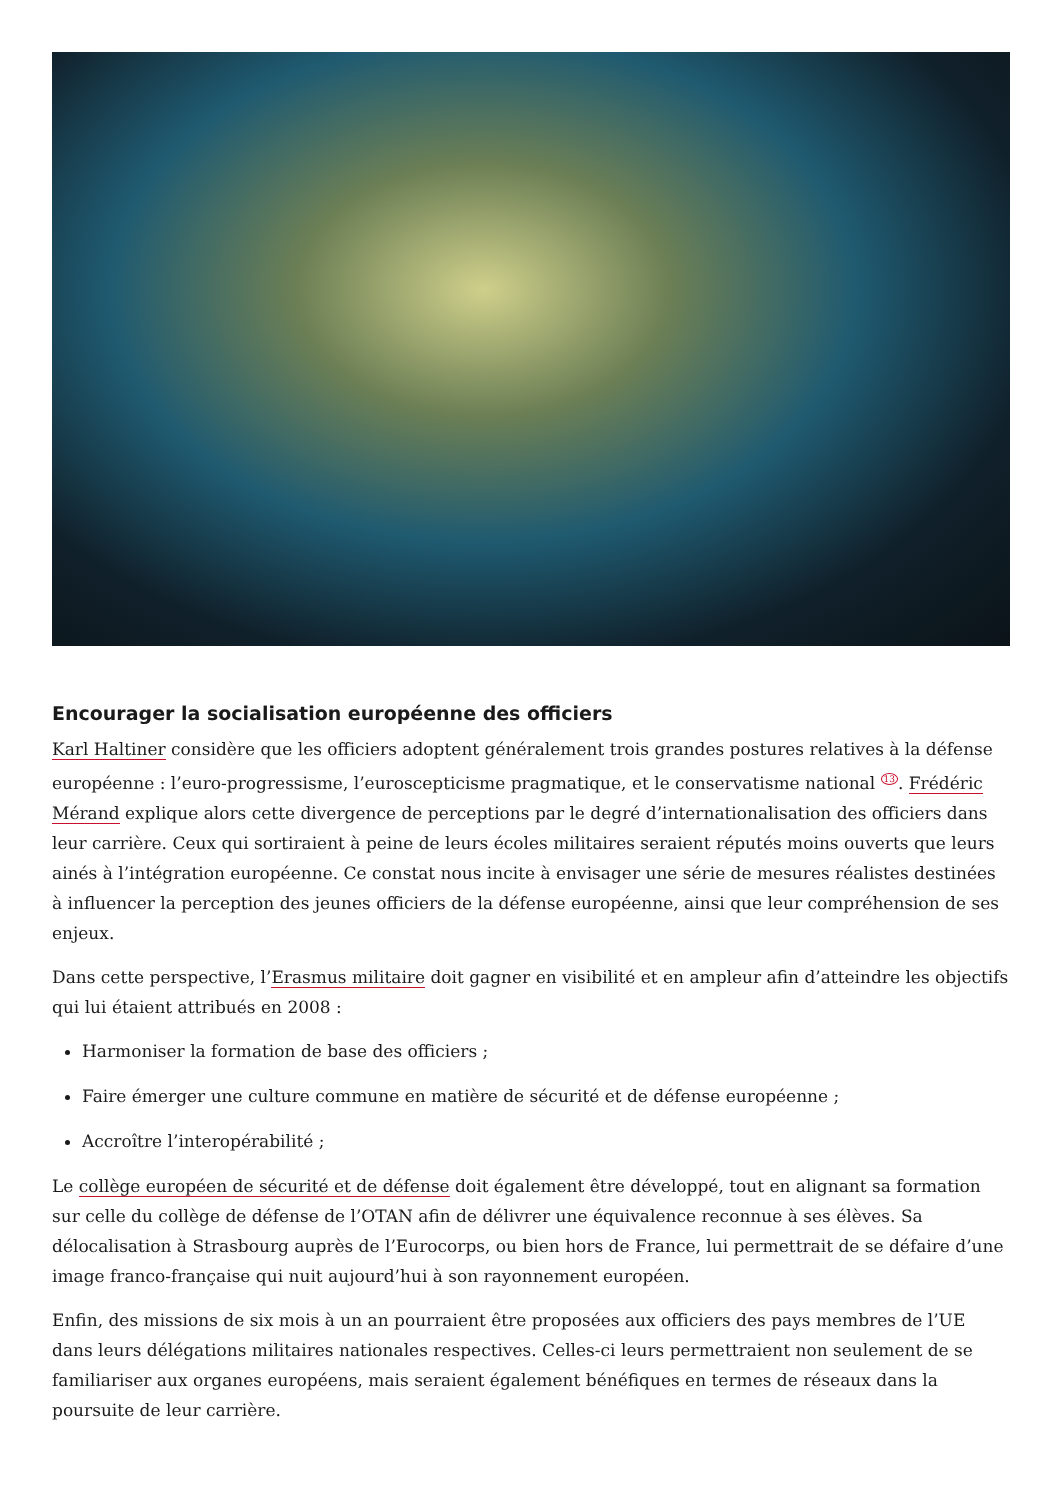Encourager la socialisation européenne des officiers
Karl Haltiner considère que les officiers adoptent généralement trois grandes postures relatives à la défense européenne : l’euro-progressisme, l’euroscepticisme pragmatique, et le conservatisme national <sup>13</sup>. Frédéric Mérand explique alors cette divergence de perceptions par le degré d’internationalisation des officiers dans leur carrière. Ceux qui sortiraient à peine de leurs écoles militaires seraient réputés moins ouverts que leurs ainés à l’intégration européenne. Ce constat nous incite à envisager une série de mesures réalistes destinées à influencer la perception des jeunes officiers de la défense européenne, ainsi que leur compréhension de ses enjeux.
Dans cette perspective, l’Erasmus militaire doit gagner en visibilité et en ampleur afin d’atteindre les objectifs qui lui étaient attribués en 2008 :
Harmoniser la formation de base des officiers ;
Faire émerger une culture commune en matière de sécurité et de défense européenne ;
Accroître l’interopérabilité ;
Le collège européen de sécurité et de défense doit également être développé, tout en alignant sa formation sur celle du collège de défense de l’OTAN afin de délivrer une équivalence reconnue à ses élèves. Sa délocalisation à Strasbourg auprès de l’Eurocorps, ou bien hors de France, lui permettrait de se défaire d’une image franco-française qui nuit aujourd’hui à son rayonnement européen.
Enfin, des missions de six mois à un an pourraient être proposées aux officiers des pays membres de l’UE dans leurs délégations militaires nationales respectives. Celles-ci leurs permettraient non seulement de se familiariser aux organes européens, mais seraient également bénéfiques en termes de réseaux dans la poursuite de leur carrière.